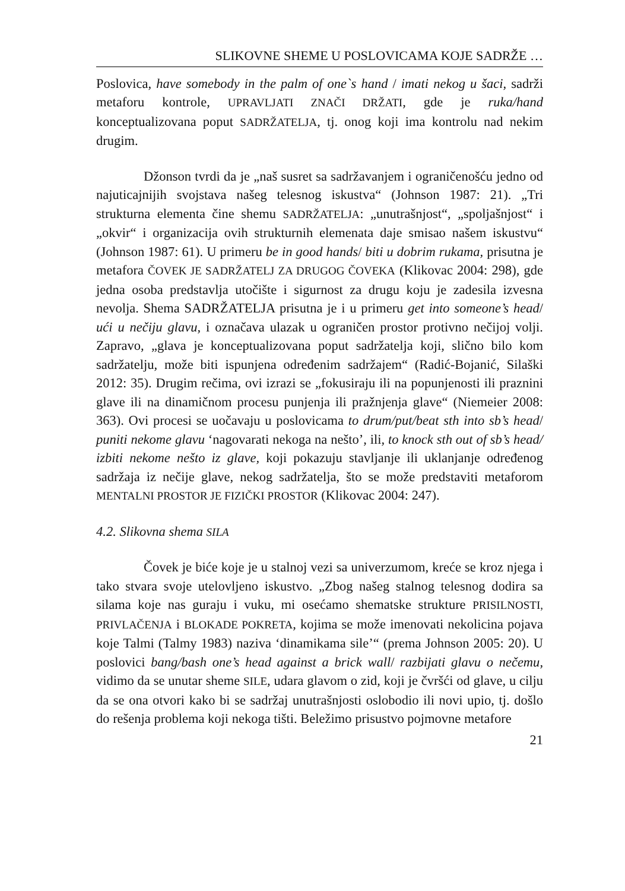SLIKOVNE SHEME U POSLOVICAMA KOJE SADRŽE …
Poslovica, have somebody in the palm of one`s hand / imati nekog u šaci, sadrži metaforu kontrole, UPRAVLJATI ZNAČI DRŽATI, gde je ruka/hand konceptualizovana poput SADRŽATELJA, tj. onog koji ima kontrolu nad nekim drugim.
Džonson tvrdi da je „naš susret sa sadržavanjem i ograničenošću jedno od najuticajnijih svojstava našeg telesnog iskustva“ (Johnson 1987: 21). „Tri strukturna elementa čine shemu SADRŽATELJA: „unutrašnjost“, „spoljašnjost“ i „okvir“ i organizacija ovih strukturnih elemenata daje smisao našem iskustvu“ (Johnson 1987: 61). U primeru be in good hands/ biti u dobrim rukama, prisutna je metafora ČOVEK JE SADRŽATELJ ZA DRUGOG ČOVEKA (Klikovac 2004: 298), gde jedna osoba predstavlja utočište i sigurnost za drugu koju je zadesila izvesna nevolja. Shema SADRŽATELJA prisutna je i u primeru get into someone’s head/ ući u nečiju glavu, i označava ulazak u ograničen prostor protivno nečijoj volji. Zapravo, „glava je konceptualizovana poput sadržatelja koji, slično bilo kom sadržatelju, može biti ispunjena određenim sadržajem“ (Radić-Bojanić, Silaški 2012: 35). Drugim rečima, ovi izrazi se „fokusiraju ili na popunjenosti ili praznini glave ili na dinamičnom procesu punjenja ili pražnjenja glave“ (Niemeier 2008: 363). Ovi procesi se uočavaju u poslovicama to drum/put/beat sth into sb’s head/ puniti nekome glavu ‘nagovarati nekoga na nešto’, ili, to knock sth out of sb’s head/ izbiti nekome nešto iz glave, koji pokazuju stavljanje ili uklanjanje određenog sadržaja iz nečije glave, nekog sadržatelja, što se može predstaviti metaforom MENTALNI PROSTOR JE FIZIČKI PROSTOR (Klikovac 2004: 247).
4.2. Slikovna shema SILA
Čovek je biće koje je u stalnoj vezi sa univerzumom, kreće se kroz njega i tako stvara svoje utelovljeno iskustvo. „Zbog našeg stalnog telesnog dodira sa silama koje nas guraju i vuku, mi osećamo shematske strukture PRISILNOSTI, PRIVLAČENJA i BLOKADE POKRETA, kojima se može imenovati nekolicina pojava koje Talmi (Talmy 1983) naziva ‘dinamikama sile’“ (prema Johnson 2005: 20). U poslovici bang/bash one’s head against a brick wall/ razbijati glavu o nečemu, vidimo da se unutar sheme SILE, udara glavom o zid, koji je čvršći od glave, u cilju da se ona otvori kako bi se sadržaj unutrašnjosti oslobodio ili novi upio, tj. došlo do rešenja problema koji nekoga tišti. Beležimo prisustvo pojmovne metafore
21